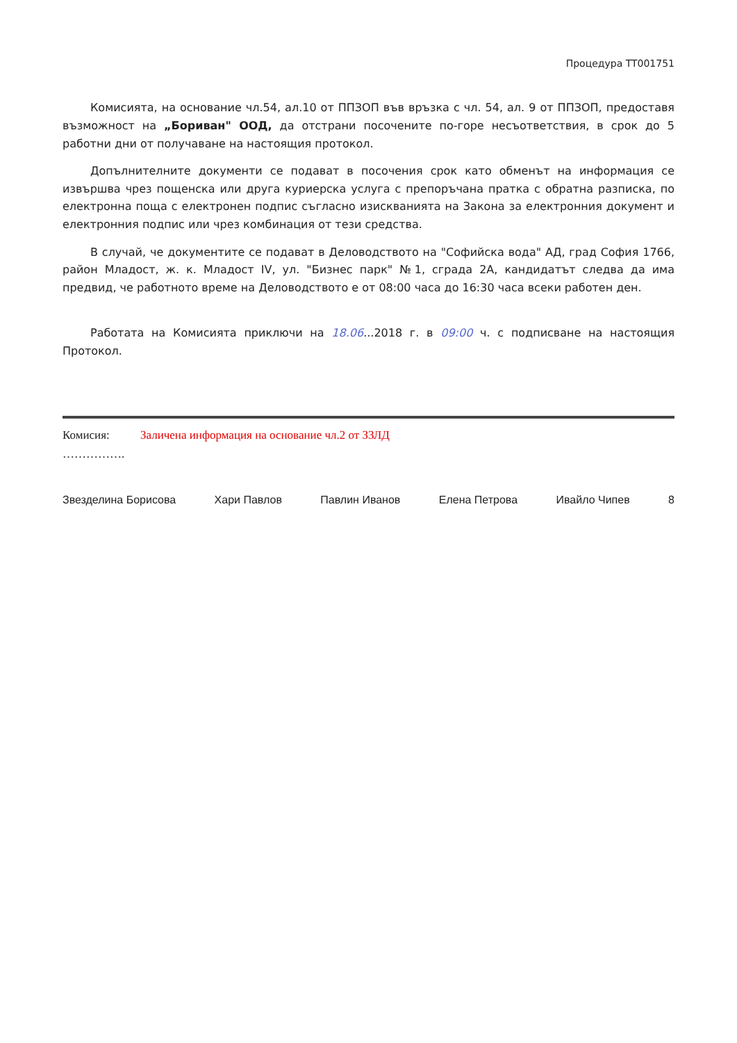Процедура TT001751
Комисията, на основание чл.54, ал.10 от ППЗОП във връзка с чл. 54, ал. 9 от ППЗОП, предоставя възможност на „Бориван" ООД, да отстрани посочените по-горе несъответствия, в срок до 5 работни дни от получаване на настоящия протокол.
Допълнителните документи се подават в посочения срок като обменът на информация се извършва чрез пощенска или друга куриерска услуга с препоръчана пратка с обратна разписка, по електронна поща с електронен подпис съгласно изискванията на Закона за електронния документ и електронния подпис или чрез комбинация от тези средства.
В случай, че документите се подават в Деловодството на "Софийска вода" АД, град София 1766, район Младост, ж. к. Младост IV, ул. "Бизнес парк" №1, сграда 2А, кандидатът следва да има предвид, че работното време на Деловодството е от 08:00 часа до 16:30 часа всеки работен ден.
Работата на Комисията приключи на 18.06...2018 г. в 09:00 ч. с подписване на настоящия Протокол.
Комисия: Заличена информация на основание чл.2 от ЗЗЛД
…………….
Звезделина Борисова Хари Павлов Павлин Иванов Елена Петрова Ивайло Чипев 8